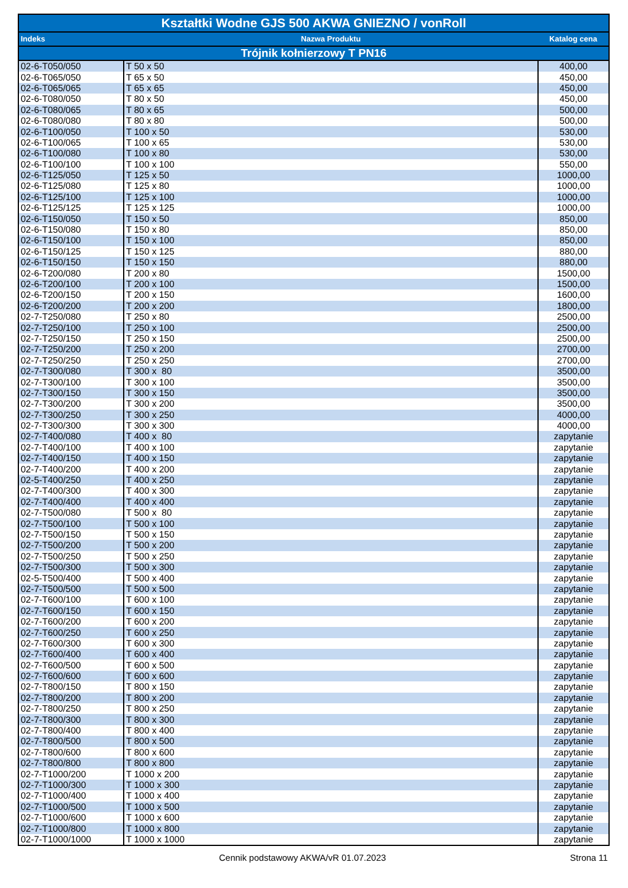| Kształtki Wodne GJS 500 AKWA GNIEZNO / vonRoll | | |
| --- | --- | --- |
| Indeks | Nazwa Produktu | Katalog cena |
| Trójnik kołnierzowy T PN16 | | |
| 02-6-T050/050 | T 50 x 50 | 400,00 |
| 02-6-T065/050 | T 65 x 50 | 450,00 |
| 02-6-T065/065 | T 65 x 65 | 450,00 |
| 02-6-T080/050 | T 80 x 50 | 450,00 |
| 02-6-T080/065 | T 80 x 65 | 500,00 |
| 02-6-T080/080 | T 80 x 80 | 500,00 |
| 02-6-T100/050 | T 100 x 50 | 530,00 |
| 02-6-T100/065 | T 100 x 65 | 530,00 |
| 02-6-T100/080 | T 100 x 80 | 530,00 |
| 02-6-T100/100 | T 100 x 100 | 550,00 |
| 02-6-T125/050 | T 125 x 50 | 1000,00 |
| 02-6-T125/080 | T 125 x 80 | 1000,00 |
| 02-6-T125/100 | T 125 x 100 | 1000,00 |
| 02-6-T125/125 | T 125 x 125 | 1000,00 |
| 02-6-T150/050 | T 150 x 50 | 850,00 |
| 02-6-T150/080 | T 150 x 80 | 850,00 |
| 02-6-T150/100 | T 150 x 100 | 850,00 |
| 02-6-T150/125 | T 150 x 125 | 880,00 |
| 02-6-T150/150 | T 150 x 150 | 880,00 |
| 02-6-T200/080 | T 200 x 80 | 1500,00 |
| 02-6-T200/100 | T 200 x 100 | 1500,00 |
| 02-6-T200/150 | T 200 x 150 | 1600,00 |
| 02-6-T200/200 | T 200 x 200 | 1800,00 |
| 02-7-T250/080 | T 250 x 80 | 2500,00 |
| 02-7-T250/100 | T 250 x 100 | 2500,00 |
| 02-7-T250/150 | T 250 x 150 | 2500,00 |
| 02-7-T250/200 | T 250 x 200 | 2700,00 |
| 02-7-T250/250 | T 250 x 250 | 2700,00 |
| 02-7-T300/080 | T 300 x 80 | 3500,00 |
| 02-7-T300/100 | T 300 x 100 | 3500,00 |
| 02-7-T300/150 | T 300 x 150 | 3500,00 |
| 02-7-T300/200 | T 300 x 200 | 3500,00 |
| 02-7-T300/250 | T 300 x 250 | 4000,00 |
| 02-7-T300/300 | T 300 x 300 | 4000,00 |
| 02-7-T400/080 | T 400 x 80 | zapytanie |
| 02-7-T400/100 | T 400 x 100 | zapytanie |
| 02-7-T400/150 | T 400 x 150 | zapytanie |
| 02-7-T400/200 | T 400 x 200 | zapytanie |
| 02-5-T400/250 | T 400 x 250 | zapytanie |
| 02-7-T400/300 | T 400 x 300 | zapytanie |
| 02-7-T400/400 | T 400 x 400 | zapytanie |
| 02-7-T500/080 | T 500 x 80 | zapytanie |
| 02-7-T500/100 | T 500 x 100 | zapytanie |
| 02-7-T500/150 | T 500 x 150 | zapytanie |
| 02-7-T500/200 | T 500 x 200 | zapytanie |
| 02-7-T500/250 | T 500 x 250 | zapytanie |
| 02-7-T500/300 | T 500 x 300 | zapytanie |
| 02-5-T500/400 | T 500 x 400 | zapytanie |
| 02-7-T500/500 | T 500 x 500 | zapytanie |
| 02-7-T600/100 | T 600 x 100 | zapytanie |
| 02-7-T600/150 | T 600 x 150 | zapytanie |
| 02-7-T600/200 | T 600 x 200 | zapytanie |
| 02-7-T600/250 | T 600 x 250 | zapytanie |
| 02-7-T600/300 | T 600 x 300 | zapytanie |
| 02-7-T600/400 | T 600 x 400 | zapytanie |
| 02-7-T600/500 | T 600 x 500 | zapytanie |
| 02-7-T600/600 | T 600 x 600 | zapytanie |
| 02-7-T800/150 | T 800 x 150 | zapytanie |
| 02-7-T800/200 | T 800 x 200 | zapytanie |
| 02-7-T800/250 | T 800 x 250 | zapytanie |
| 02-7-T800/300 | T 800 x 300 | zapytanie |
| 02-7-T800/400 | T 800 x 400 | zapytanie |
| 02-7-T800/500 | T 800 x 500 | zapytanie |
| 02-7-T800/600 | T 800 x 600 | zapytanie |
| 02-7-T800/800 | T 800 x 800 | zapytanie |
| 02-7-T1000/200 | T 1000 x 200 | zapytanie |
| 02-7-T1000/300 | T 1000 x 300 | zapytanie |
| 02-7-T1000/400 | T 1000 x 400 | zapytanie |
| 02-7-T1000/500 | T 1000 x 500 | zapytanie |
| 02-7-T1000/600 | T 1000 x 600 | zapytanie |
| 02-7-T1000/800 | T 1000 x 800 | zapytanie |
| 02-7-T1000/1000 | T 1000 x 1000 | zapytanie |
Cennik podstawowy AKWA/vR 01.07.2023 Strona 11